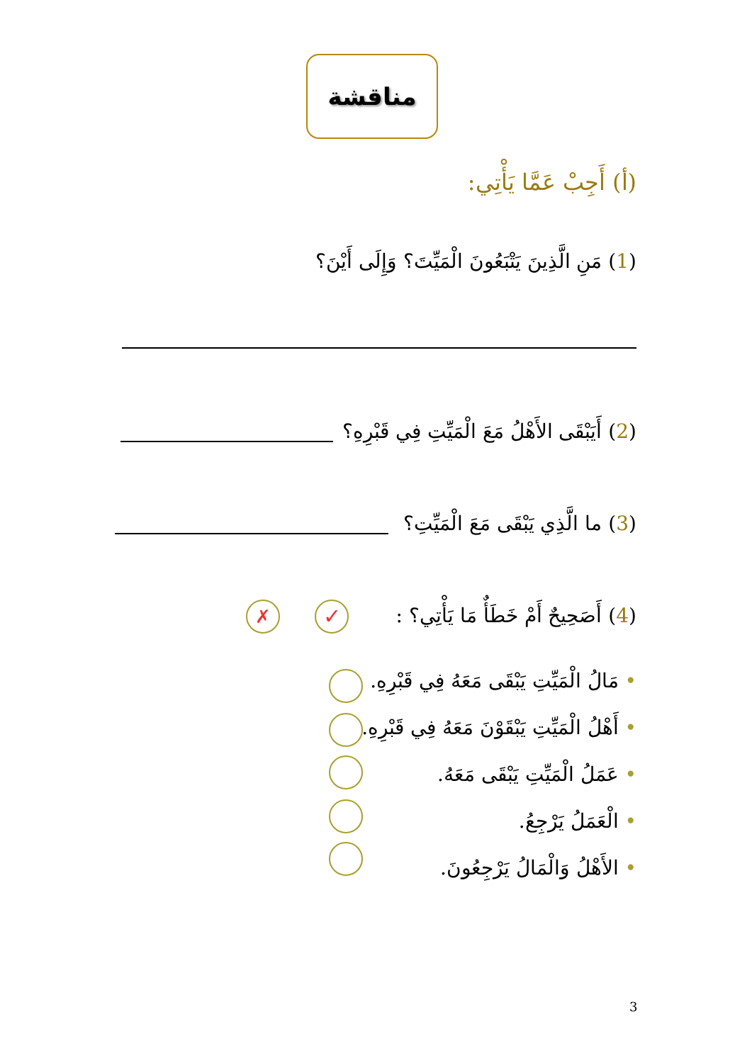مناقشة
(أ) أَجِبْ عَمَّا يَأْتِي:
(1) مَنِ الَّذِينَ يَتْبَعُونَ الْمَيِّتَ؟ وَإِلَى أَيْنَ؟
(2) أَيَبْقَى الأَهْلُ مَعَ الْمَيِّتِ فِي قَبْرِهِ؟
(3) ما الَّذِي يَبْقَى مَعَ الْمَيِّتِ؟
(4) أَصَحِيحٌ أَمْ خَطَأٌ مَا يَأْتِي؟ :
✓
✗
• مَالُ الْمَيِّتِ يَبْقَى مَعَهُ فِي قَبْرِهِ.
• أَهْلُ الْمَيِّتِ يَبْقَوْنَ مَعَهُ فِي قَبْرِهِ.
• عَمَلُ الْمَيِّتِ يَبْقَى مَعَهُ.
• الْعَمَلُ يَرْجِعُ.
• الأَهْلُ وَالْمَالُ يَرْجِعُونَ.
3